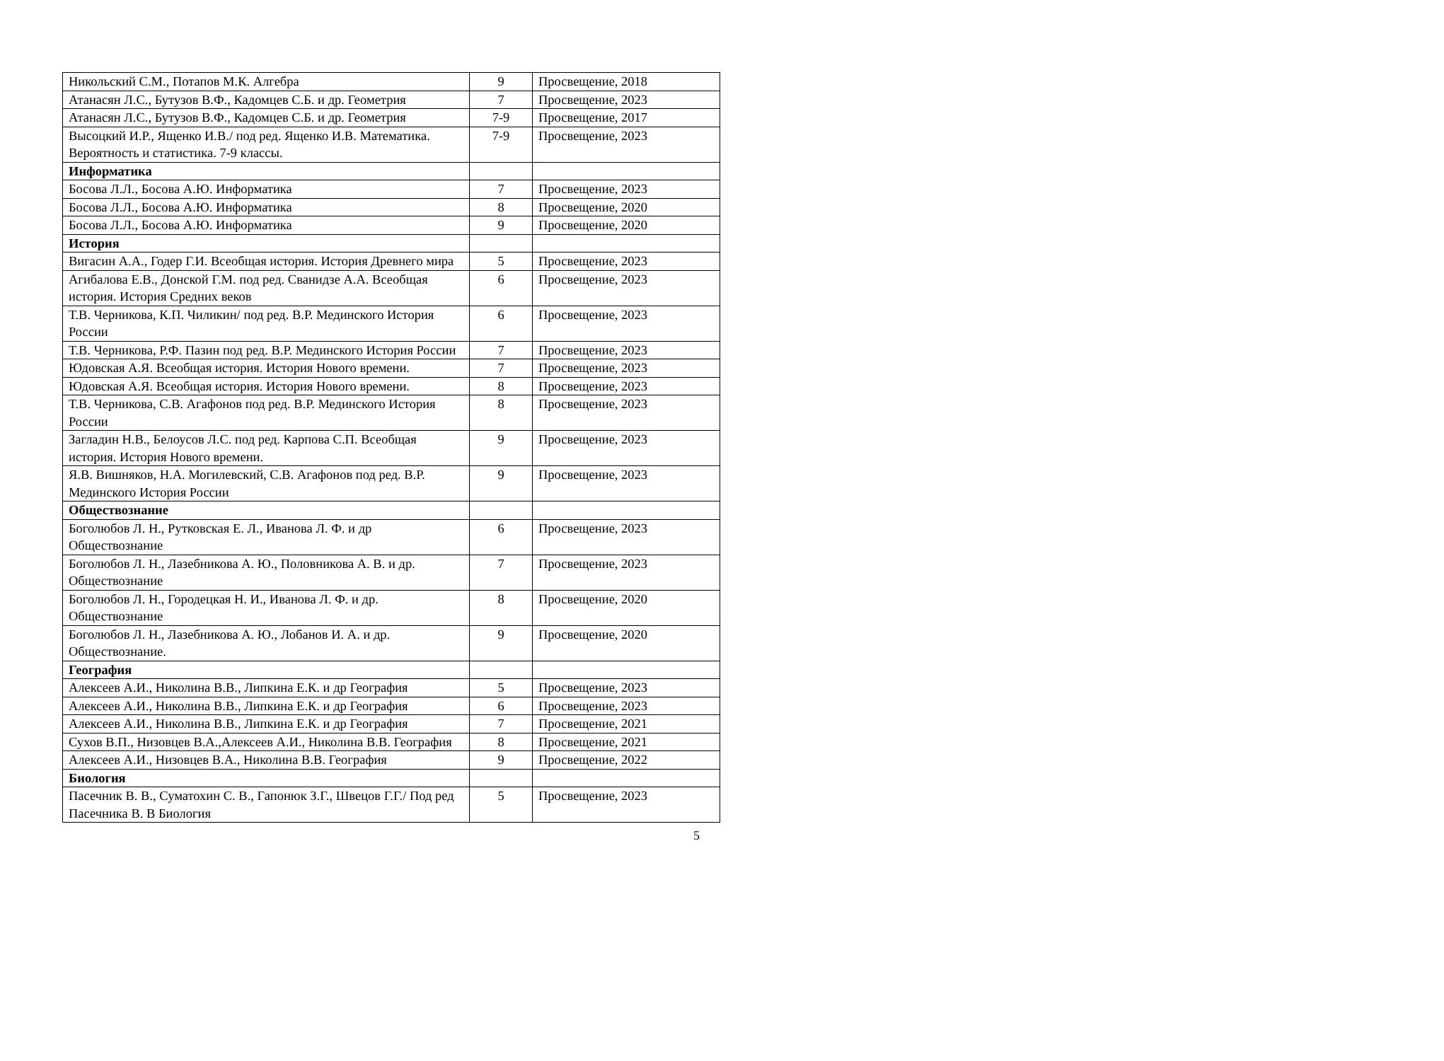| Никольский С.М., Потапов М.К. Алгебра | 9 | Просвещение, 2018 |
| Атанасян Л.С., Бутузов В.Ф., Кадомцев С.Б. и др. Геометрия | 7 | Просвещение, 2023 |
| Атанасян Л.С., Бутузов В.Ф., Кадомцев С.Б. и др. Геометрия | 7-9 | Просвещение, 2017 |
| Высоцкий И.Р., Ященко И.В./ под ред. Ященко И.В. Математика. Вероятность и статистика. 7-9 классы. | 7-9 | Просвещение, 2023 |
| Информатика | | |
| Босова Л.Л., Босова А.Ю. Информатика | 7 | Просвещение, 2023 |
| Босова Л.Л., Босова А.Ю. Информатика | 8 | Просвещение, 2020 |
| Босова Л.Л., Босова А.Ю. Информатика | 9 | Просвещение, 2020 |
| История | | |
| Вигасин А.А., Годер Г.И. Всеобщая история. История Древнего мира | 5 | Просвещение, 2023 |
| Агибалова Е.В., Донской Г.М. под ред. Сванидзе А.А. Всеобщая история. История Средних веков | 6 | Просвещение, 2023 |
| Т.В. Черникова, К.П. Чиликин/ под ред. В.Р. Мединского История России | 6 | Просвещение, 2023 |
| Т.В. Черникова, Р.Ф. Пазин под ред. В.Р. Мединского История России | 7 | Просвещение, 2023 |
| Юдовская А.Я. Всеобщая история. История Нового времени. | 7 | Просвещение, 2023 |
| Юдовская А.Я. Всеобщая история. История Нового времени. | 8 | Просвещение, 2023 |
| Т.В. Черникова, С.В. Агафонов под ред. В.Р. Мединского История России | 8 | Просвещение, 2023 |
| Загладин Н.В., Белоусов Л.С. под ред. Карпова С.П. Всеобщая история. История Нового времени. | 9 | Просвещение, 2023 |
| Я.В. Вишняков, Н.А. Могилевский, С.В. Агафонов под ред. В.Р. Мединского История России | 9 | Просвещение, 2023 |
| Обществознание | | |
| Боголюбов Л. Н., Рутковская Е. Л., Иванова Л. Ф. и др Обществознание | 6 | Просвещение, 2023 |
| Боголюбов Л. Н., Лазебникова А. Ю., Половникова А. В. и др. Обществознание | 7 | Просвещение, 2023 |
| Боголюбов Л. Н., Городецкая Н. И., Иванова Л. Ф. и др. Обществознание | 8 | Просвещение, 2020 |
| Боголюбов Л. Н., Лазебникова А. Ю., Лобанов И. А. и др. Обществознание. | 9 | Просвещение, 2020 |
| География | | |
| Алексеев А.И., Николина В.В., Липкина Е.К. и др География | 5 | Просвещение, 2023 |
| Алексеев А.И., Николина В.В., Липкина Е.К. и др География | 6 | Просвещение, 2023 |
| Алексеев А.И., Николина В.В., Липкина Е.К. и др География | 7 | Просвещение, 2021 |
| Сухов В.П., Низовцев В.А.,Алексеев А.И., Николина В.В. География | 8 | Просвещение, 2021 |
| Алексеев А.И., Низовцев В.А., Николина В.В. География | 9 | Просвещение, 2022 |
| Биология | | |
| Пасечник В. В., Суматохин С. В., Гапонюк З.Г., Швецов Г.Г./ Под ред Пасечника В. В Биология | 5 | Просвещение, 2023 |
5